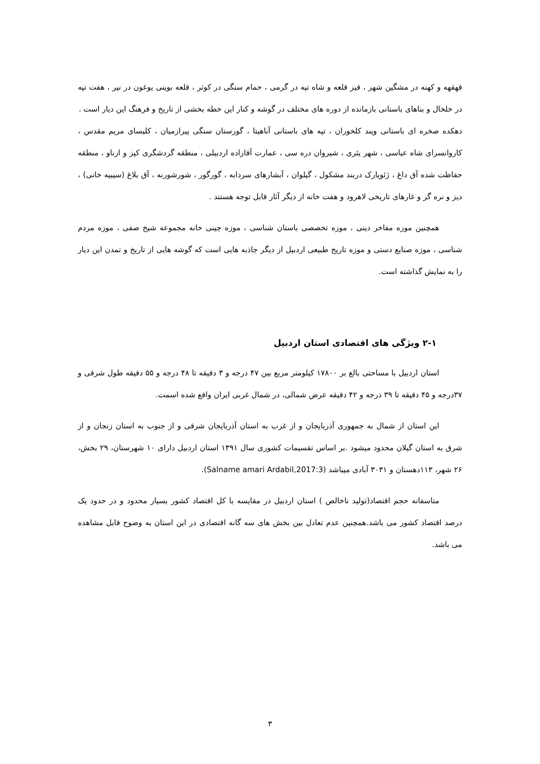قهقهه و کهنه در مشگین شهر ، قیز قلعه و شاه تپه در گرمی ، حمام سنگی در کوثر ، قلعه بوینی یوغون در نیر ، هفت تپه در خلخال و بناهای باستانی بازمانده از دوره های مختلف در گوشه و کنار این خطه بخشی از تاریخ و فرهنگ این دیار است .
دهکده صخره ای باستانی ویند کلخوران ، تپه های باستانی آناهیتا ، گورستان سنگی پیرازمیان ، کلیسای مریم مقدس ، کاروانسرای شاه عباسی ، شهر یئری ، شیروان دره سی ، عمارت آقازاده اردبیلی ، منطقه گردشگری کپز و ازناو ، منطقه حفاظت شده آق داغ ، ژئوپارک دربند مشکول ، گیلوان ، آبشارهای سردابه ، گورگور ، شورشورنه ، آق بلاغ (سیبیه خانی) ، دیز و نره گر و غارهای تاریخی لاهرود و هفت خانه از دیگر آثار قابل توجه هستند .
همچنین موزه مفاخر دینی ، موزه تخصصی باستان شناسی ، موزه چینی خانه مجموعه شیخ صفی ، موزه مردم شناسی ، موزه صنایع دستی و موزه تاریخ طبیعی اردبیل از دیگر جاذبه هایی است که گوشه هایی از تاریخ و تمدن این دیار را به نمایش گذاشته است.
۲-۱ ویژگی های اقتصادی استان اردبیل
استان اردبیل با مساحتی بالغ بر ۱۷۸۰۰ کیلومتر مربع بین ۴۷ درجه و ۳ دقیقه تا ۴۸ درجه و ۵۵ دقیقه طول شرقی و ۳۷درجه و ۴۵ دقیقه تا ۳۹ درجه و ۴۲ دقیقه عرض شمالی، در شمال غربی ایران واقع شده اسمت.
این استان از شمال به جمهوری آذربایجان و از غرب به استان آذربایجان شرقی و از جنوب به استان زنجان و از شرق به استان گیلان محدود میشود .بر اساس تقسیمات کشوری سال ۱۳۹۱ استان اردبیل دارای ۱۰ شهرستان، ۲۹ بخش، ۲۶ شهر، ۱۱۳دهستان و ۳۰۳۱ آبادی میباشد (Salname amari Ardabil,2017:3).
متاسفانه حجم اقتصاد(تولید ناخالص ) استان اردبیل در مقایسه با کل اقتصاد کشور بسیار محدود و در حدود یک درصد اقتصاد کشور می باشد.همچنین عدم تعادل بین بخش های سه گانه اقتصادی در این استان به وضوح قابل مشاهده می باشد.
۳